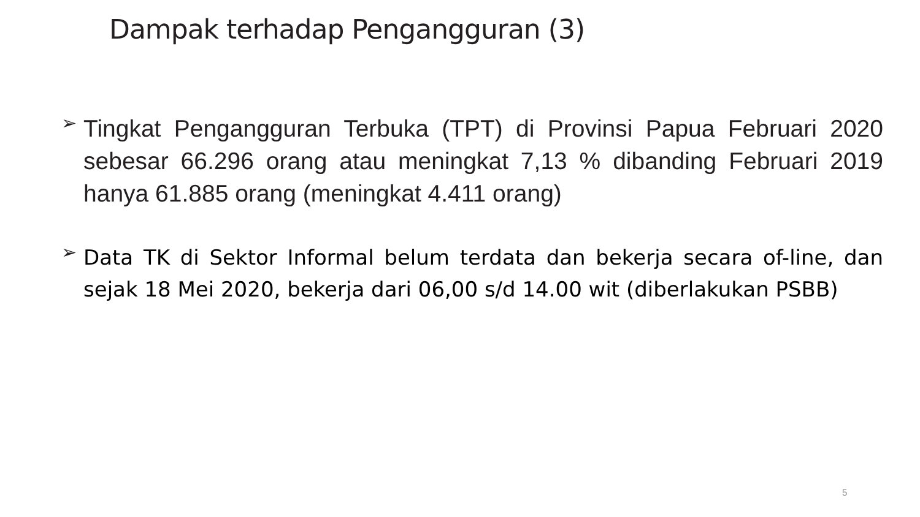Dampak terhadap Pengangguran (3)
➢
Tingkat Pengangguran Terbuka (TPT) di Provinsi Papua Februari 2020 sebesar 66.296 orang atau meningkat 7,13 % dibanding Februari 2019 hanya 61.885 orang (meningkat 4.411 orang)
➢
Data TK di Sektor Informal belum terdata dan bekerja secara of-line, dan sejak 18 Mei 2020, bekerja dari 06,00 s/d 14.00 wit (diberlakukan PSBB)
5